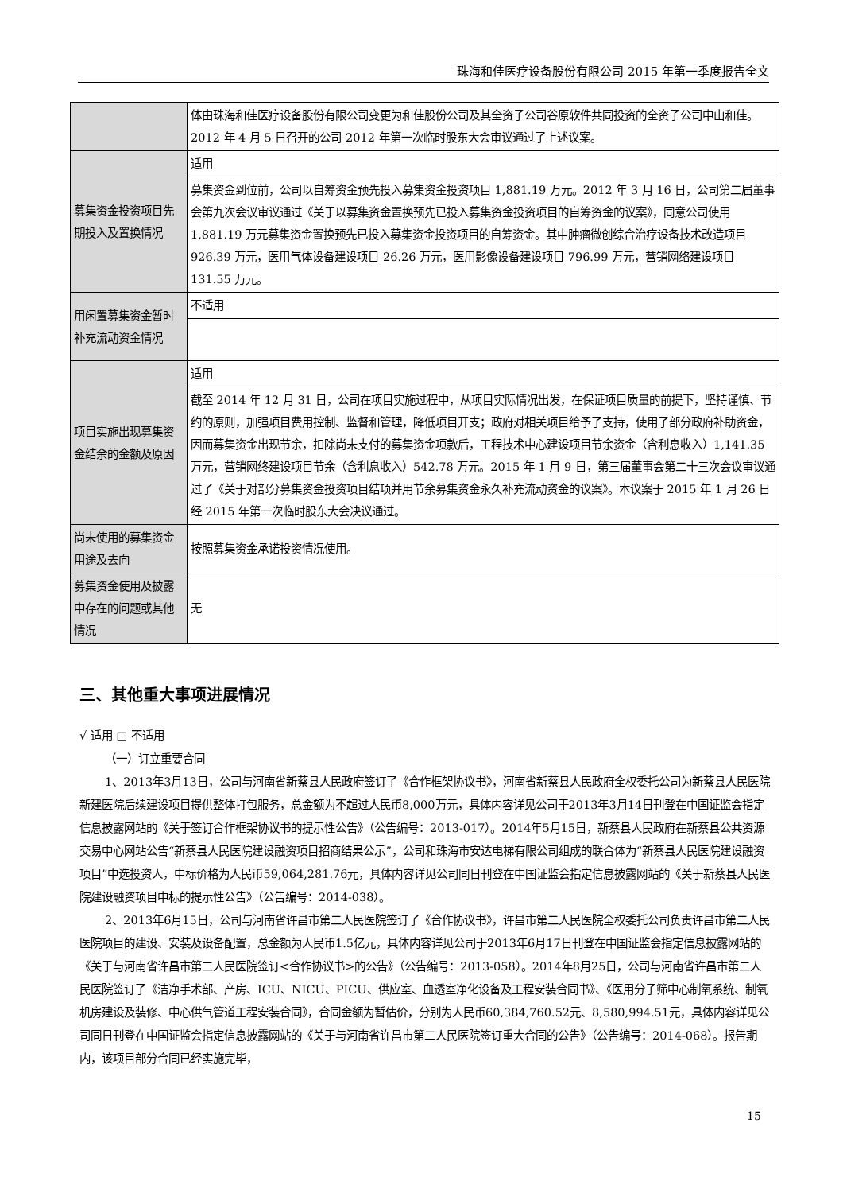珠海和佳医疗设备股份有限公司 2015 年第一季度报告全文
| | 体由珠海和佳医疗设备股份有限公司变更为和佳股份公司及其全资子公司谷原软件共同投资的全资子公司中山和佳。2012 年 4 月 5 日召开的公司 2012 年第一次临时股东大会审议通过了上述议案。 |
| 募集资金投资项目先期投入及置换情况 | 适用 |
| | 募集资金到位前，公司以自筹资金预先投入募集资金投资项目 1,881.19 万元。2012 年 3 月 16 日，公司第二届董事会第九次会议审议通过《关于以募集资金置换预先已投入募集资金投资项目的自筹资金的议案》，同意公司使用 1,881.19 万元募集资金置换预先已投入募集资金投资项目的自筹资金。其中肿瘤微创综合治疗设备技术改造项目 926.39 万元，医用气体设备建设项目 26.26 万元，医用影像设备建设项目 796.99 万元，营销网络建设项目 131.55 万元。 |
| 用闲置募集资金暂时补充流动资金情况 | 不适用 |
| 项目实施出现募集资金结余的金额及原因 | 适用 |
| | 截至 2014 年 12 月 31 日，公司在项目实施过程中，从项目实际情况出发，在保证项目质量的前提下，坚持谨慎、节约的原则，加强项目费用控制、监督和管理，降低项目开支；政府对相关项目给予了支持，使用了部分政府补助资金，因而募集资金出现节余，扣除尚未支付的募集资金项款后，工程技术中心建设项目节余资金（含利息收入）1,141.35 万元，营销网终建设项目节余（含利息收入）542.78 万元。2015 年 1 月 9 日，第三届董事会第二十三次会议审议通过了《关于对部分募集资金投资项目结项并用节余募集资金永久补充流动资金的议案》。本议案于 2015 年 1 月 26 日经 2015 年第一次临时股东大会决议通过。 |
| 尚未使用的募集资金用途及去向 | 按照募集资金承诺投资情况使用。 |
| 募集资金使用及披露中存在的问题或其他情况 | 无 |
三、其他重大事项进展情况
√ 适用 □ 不适用
（一）订立重要合同
1、2013年3月13日，公司与河南省新蔡县人民政府签订了《合作框架协议书》，河南省新蔡县人民政府全权委托公司为新蔡县人民医院新建医院后续建设项目提供整体打包服务，总金额为不超过人民币8,000万元，具体内容详见公司于2013年3月14日刊登在中国证监会指定信息披露网站的《关于签订合作框架协议书的提示性公告》（公告编号：2013-017）。2014年5月15日，新蔡县人民政府在新蔡县公共资源交易中心网站公告“新蔡县人民医院建设融资项目招商结果公示”，公司和珠海市安达电梯有限公司组成的联合体为“新蔡县人民医院建设融资项目”中选投资人，中标价格为人民币59,064,281.76元，具体内容详见公司同日刊登在中国证监会指定信息披露网站的《关于新蔡县人民医院建设融资项目中标的提示性公告》（公告编号：2014-038）。
2、2013年6月15日，公司与河南省许昌市第二人民医院签订了《合作协议书》，许昌市第二人民医院全权委托公司负责许昌市第二人民医院项目的建设、安装及设备配置，总金额为人民币1.5亿元，具体内容详见公司于2013年6月17日刊登在中国证监会指定信息披露网站的《关于与河南省许昌市第二人民医院签订<合作协议书>的公告》（公告编号：2013-058）。2014年8月25日，公司与河南省许昌市第二人民医院签订了《洁净手术部、产房、ICU、NICU、PICU、供应室、血透室净化设备及工程安装合同书》、《医用分子筛中心制氧系统、制氧机房建设及装修、中心供气管道工程安装合同》，合同金额为暂估价，分别为人民币60,384,760.52元、8,580,994.51元，具体内容详见公司同日刊登在中国证监会指定信息披露网站的《关于与河南省许昌市第二人民医院签订重大合同的公告》（公告编号：2014-068）。报告期内，该项目部分合同已经实施完毕，
15